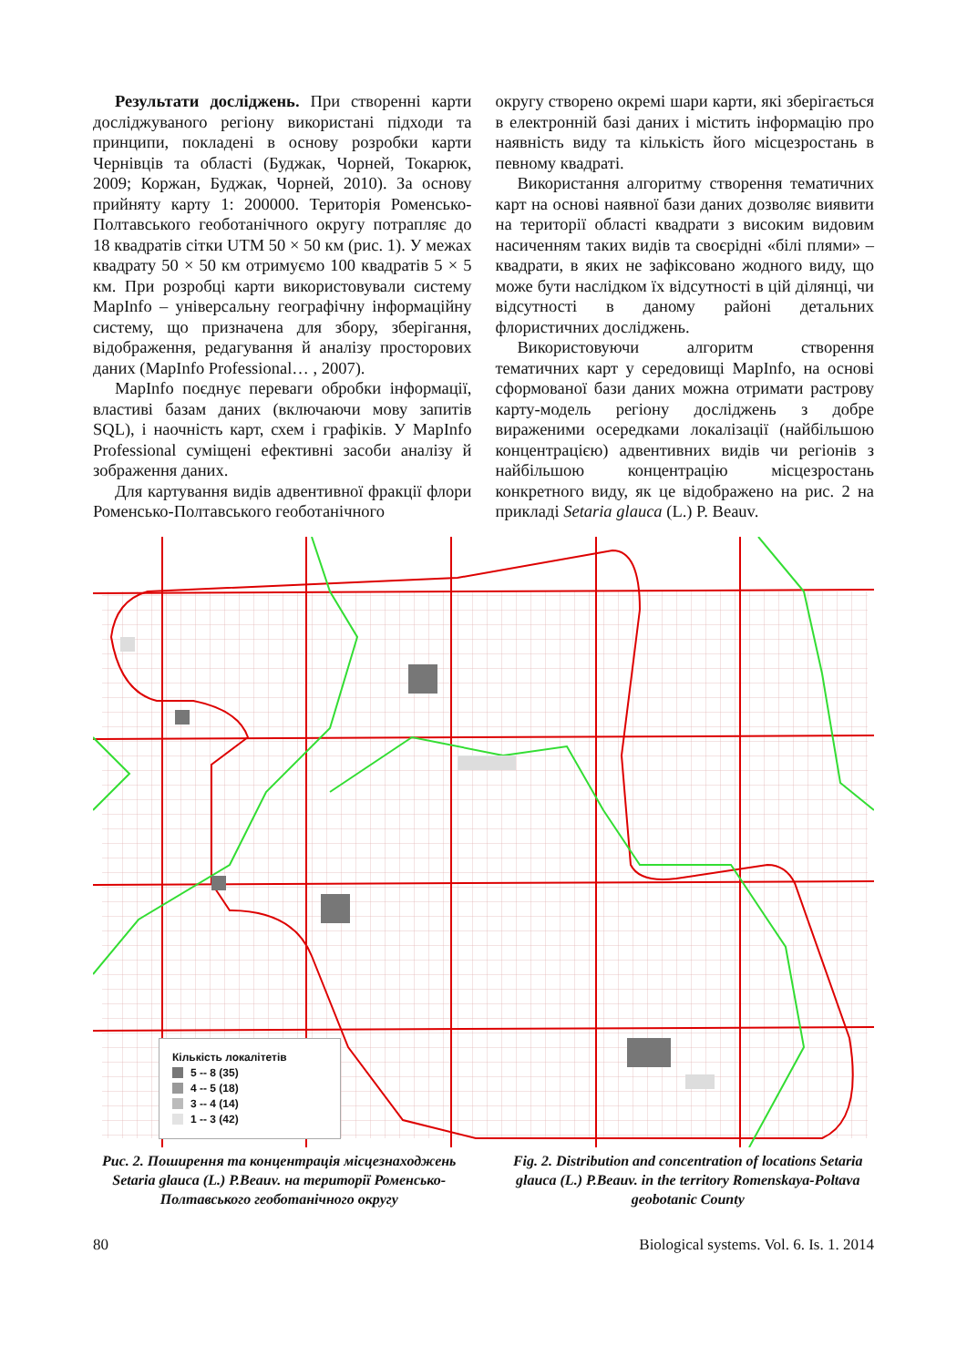Результати досліджень. При створенні карти досліджуваного регіону використані підходи та принципи, покладені в основу розробки карти Чернівців та області (Буджак, Чорней, Токарюк, 2009; Коржан, Буджак, Чорней, 2010). За основу прийняту карту 1: 200000. Територія Роменсько-Полтавського геоботанічного округу потрапляє до 18 квадратів сітки UTM 50 × 50 км (рис. 1). У межах квадрату 50 × 50 км отримуємо 100 квадратів 5 × 5 км. При розробці карти використовували систему MapInfo – універсальну географічну інформаційну систему, що призначена для збору, зберігання, відображення, редагування й аналізу просторових даних (MapInfo Professional… , 2007).
MapInfo поєднує переваги обробки інформації, властиві базам даних (включаючи мову запитів SQL), і наочність карт, схем і графіків. У MapInfo Professional суміщені ефективні засоби аналізу й зображення даних.
Для картування видів адвентивної фракції флори Роменсько-Полтавського геоботанічного
округу створено окремі шари карти, які зберігається в електронній базі даних і містить інформацію про наявність виду та кількість його місцезростань в певному квадраті.
Використання алгоритму створення тематичних карт на основі наявної бази даних дозволяє виявити на території області квадрати з високим видовим насиченням таких видів та своєрідні «білі плями» – квадрати, в яких не зафіксовано жодного виду, що може бути наслідком їх відсутності в цій ділянці, чи відсутності в даному районі детальних флористичних досліджень.
Використовуючи алгоритм створення тематичних карт у середовищі MapInfo, на основі сформованої бази даних можна отримати растрову карту-модель регіону досліджень з добре вираженими осередками локалізації (найбільшою концентрацією) адвентивних видів чи регіонів з найбільшою концентрацію місцезростань конкретного виду, як це відображено на рис. 2 на прикладі Setaria glauca (L.) P. Beauv.
Кількість локалітетів
5 -- 8 (35)
4 -- 5 (18)
3 -- 4 (14)
1 -- 3 (42)
Рис. 2. Поширення та концентрація місцезнаходжень Setaria glauca (L.) P.Beauv. на території Роменсько-Полтавського геоботанічного округу
Fig. 2. Distribution and concentration of locations Setaria glauca (L.) P.Beauv. in the territory Romenskaya-Poltava geobotanic County
80 Biological systems. Vol. 6. Is. 1. 2014